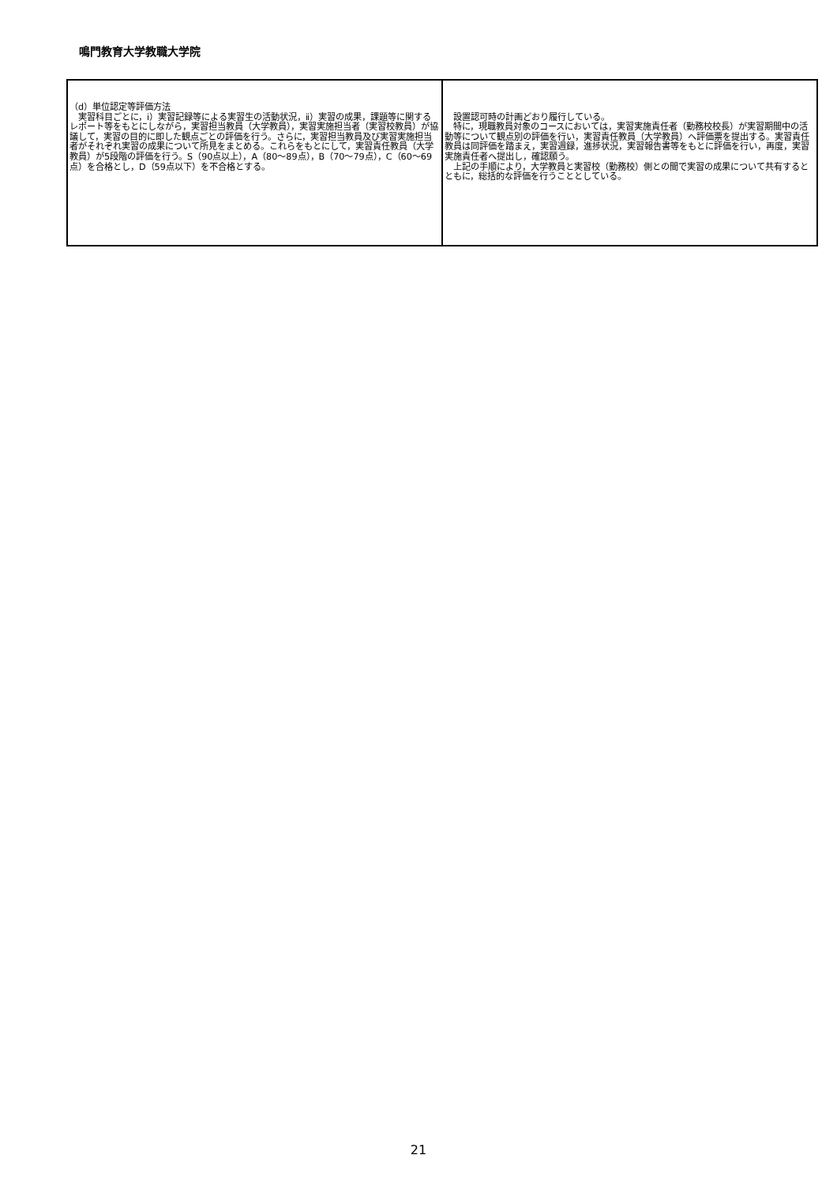鳴門教育大学教職大学院
| （d）単位認定等評価方法 実習科目ごとに，ⅰ）実習記録等による実習生の活動状況，ⅱ）実習の成果，課題等に関するレポート等をもとにしながら，実習担当教員（大学教員），実習実施担当者（実習校教員）が協議して，実習の目的に即した観点ごとの評価を行う。さらに，実習担当教員及び実習実施担当者がそれぞれ実習の成果について所見をまとめる。これらをもとにして，実習責任教員（大学教員）が5段階の評価を行う。S（90点以上），A（80～89点），B（70～79点），C（60～69点）を合格とし，D（59点以下）を不合格とする。 | 設置認可時の計画どおり履行している。 特に，現職教員対象のコースにおいては，実習実施責任者（勤務校校長）が実習期間中の活動等について観点別の評価を行い，実習責任教員（大学教員）へ評価票を提出する。実習責任教員は同評価を踏まえ，実習週録，進捗状況，実習報告書等をもとに評価を行い，再度，実習実施責任者へ提出し，確認願う。 上記の手順により，大学教員と実習校（勤務校）側との間で実習の成果について共有するとともに，総括的な評価を行うこととしている。 |
21